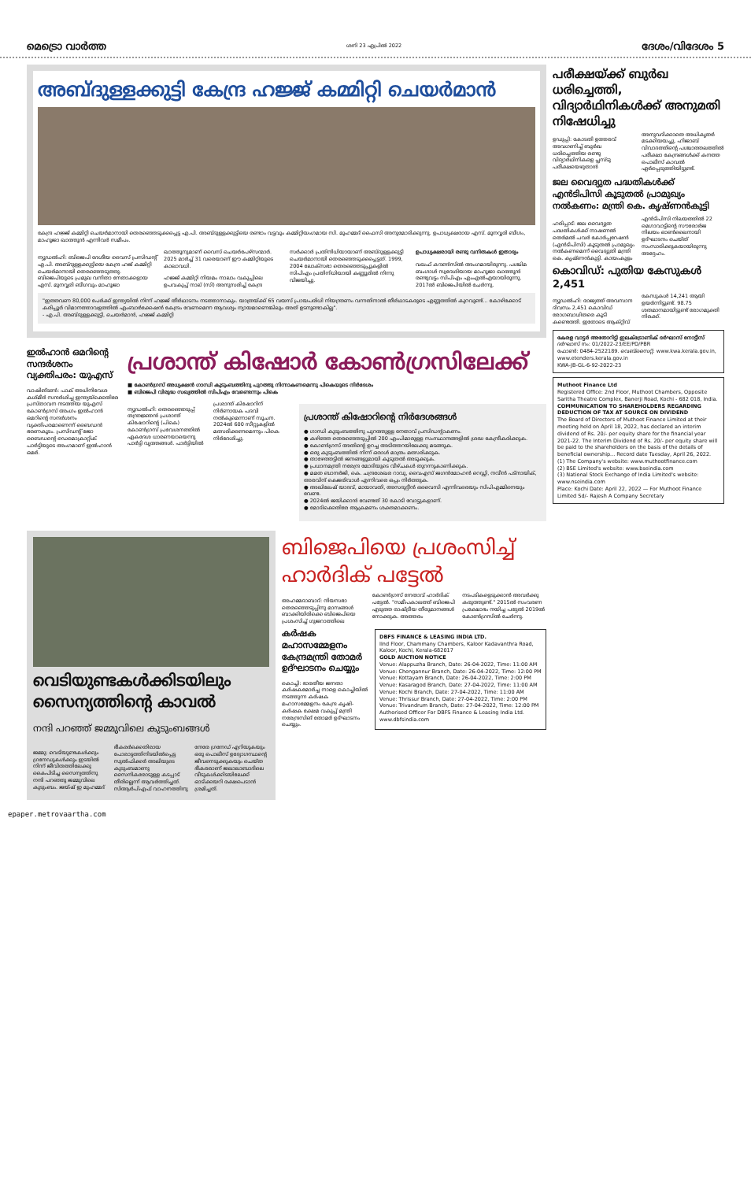മെട്രൊ വാർത്ത ശനി 23 ഏപ്രിൽ 2022 ദേശം/വിദേശം 5
അബ്ദുള്ളക്കുട്ടി കേന്ദ്ര ഹജ്ജ് കമ്മിറ്റി ചെയർമാൻ
കേന്ദ്ര ഹജ്ജ് കമ്മിറ്റി ചെയർമാനായി തെരഞ്ഞെടുക്കപ്പെട്ട എ.പി. അബ്ദുള്ളക്കുട്ടിയെ രണ്ടാം വട്ടവും കമ്മിറ്റിയംഗമായ സി. മുഹമ്മദ് ഫൈസി അനുമോദിക്കുന്നു. ഉപാധ്യക്ഷരായ എസ്. മുനവ്വരി ബീഗം, മാഹൂജാ ഖാത്തൂൻ എന്നിവർ സമീപം.
ന്യൂഡൽഹി: ബിജെപി ദേശീയ വൈസ് പ്രസിഡന്റ് എ.പി. അബ്ദുള്ളക്കുട്ടിയെ കേന്ദ്ര ഹജ് കമ്മിറ്റി ചെയർമാനായി തെരഞ്ഞെടുത്തു. ബിജെപിയുടെ പ്രമുഖ വനിതാ നേതാക്കളായ എസ്. മുനവ്വരി ബീഗവും മാഹൂജാ ഖാത്തൂനുമാണ് വൈസ് ചെയർപേഴ്സന്മാർ. 2025 മാർച്ച് 31 വരെയാണ് ഈ കമ്മിറ്റിയുടെ കാലാവധി.
ഹജ്ജ് കമ്മിറ്റി നിയമം നാലാം വകുപ്പിലെ ഉപവകുപ്പ് നാല് (സി) അനുസരിച്ച് കേന്ദ്ര സർക്കാർ പ്രതിനിധിയായാണ് അബ്ദുള്ളക്കുട്ടി ചെയർമാനായി തെരഞ്ഞെടുക്കപ്പെട്ടത്. 1999, 2004 ലോക്സഭാ തെരഞ്ഞെടുപ്പുകളിൽ സിപിഎം പ്രതിനിധിയായി കണ്ണൂരിൽ നിന്നു വിജയിച്ചു.
ഉപാധ്യക്ഷരായി രണ്ടു വനിതകൾ ഇതാദ്യം
വഖഫ് കൗൺസിൽ അംഗമായിരുന്നു. പശ്ചിമ ബംഗാൾ സ്വദേശിയായ മാഹൂജാ ഖാത്തൂൻ രണ്ടുവട്ടം സിപിഎം എംഎൽഎയായിരുന്നു. 2017ൽ ബിജെപിയിൽ ചേർന്നു.
"ഇത്തവണ 80,000 പേർക്ക് ഇന്ത്യയിൽ നിന്ന് ഹജ്ജ് തീർഥാടനം നടത്താനാകും. യാത്രയ്ക്ക് 65 വയസ് പ്രായപരിധി നിയന്ത്രണം വന്നതിനാൽ തീർഥാടകരുടെ എണ്ണത്തിൽ കുറവുണ്ട്... കോഴിക്കോട് കരിപ്പൂർ വിമാനത്താവളത്തിൽ എംബാർക്കേഷൻ കേന്ദ്രം വേണമെന്ന ആവശ്യം ന്യായമാണെങ്കിലും അത് ഉടനുണ്ടാകില്ല".
- എ.പി. അബ്ദുള്ളക്കുട്ടി, ചെയർമാൻ, ഹജ്ജ് കമ്മിറ്റി
ഇൽഹാൻ ഒമറിന്റെ സന്ദർശനം വ്യക്തിപരം: യുഎസ്
വാഷിങ്ടൺ: പാക് അധിനിവേശ കശ്മീർ സന്ദർശിച്ച ഇന്ത്യയ്ക്കെതിരേ പ്രസ്താവന നടത്തിയ യുഎസ് കോൺഗ്രസ് അംഗം ഇൽഹാൻ ഒമറിന്റെ സന്ദർശനം വ്യക്തിപരമാണെന്ന് ബൈഡൻ ഭരണകൂടം. പ്രസിഡന്റ് ജോ ബൈഡന്റെ ഡെമൊക്രാറ്റിക് പാർട്ടിയുടെ അംഗമാണ് ഇൽഹാൻ ഒമർ.
പ്രശാന്ത് കിഷോർ കോൺഗ്രസിലേക്ക്
■ കോൺഗ്രസ് അധ്യക്ഷൻ ഗാന്ധി കുടുംബത്തിനു പുറത്തു നിന്നാകണമെന്നു പികെയുടെ നിർദേശം
■ ബിജെപി വിരുദ്ധ സഖ്യത്തിൽ സിപിഎം വേണ്ടെന്നും പികെ
ന്യൂഡൽഹി: തെരഞ്ഞെടുപ്പ് തന്ത്രജ്ഞൻ പ്രശാന്ത് കിഷോറിന്റെ (പികെ) കോൺഗ്രസ് പ്രവേശനത്തിൽ ഏകദേശ ധാരണയായെന്നു പാർട്ടി വൃത്തങ്ങൾ. പാർട്ടിയിൽ പ്രശാന്ത് കിഷോറിന് നിർണായക പദവി നൽകുമെന്നാണ് സൂചന. 2024ൽ 600 സീറ്റുകളിൽ മത്സരിക്കണമെന്നും പികെ നിർദേശിച്ചു.
പ്രശാന്ത് കിഷോറിന്റെ നിർദേശങ്ങൾ
● ഗാന്ധി കുടുംബത്തിനു പുറത്തുള്ള നേതാവ് പ്രസിഡന്റാകണം.
● കഴിഞ്ഞ തെരഞ്ഞെടുപ്പിൽ 200 എംപിമാരുള്ള സംസ്ഥാനങ്ങളിൽ ശ്രദ്ധ കേന്ദ്രീകരിക്കുക.
● കോൺഗ്രസ് അതിന്റെ ഉറച്ച അടിത്തറയിലേക്കു മടങ്ങുക.
● ഒരു കുടുംബത്തിൽ നിന്ന് ഒരാൾ മാത്രം മത്സരിക്കുക.
● താഴേത്തട്ടിൽ ജനങ്ങളുമായി കൂടുതൽ അടുക്കുക.
● പ്രധാനമന്ത്രി നരേന്ദ്ര മോദിയുടെ വീഴ്ചകൾ തുറന്നുകാണിക്കുക.
● മമത ബാനർജി, കെ. ചന്ദ്രശേഖര റാവു, വൈഎസ് ജഗൻമോഹൻ റെഡ്ഡി, നവീൻ പട്നായിക്, അരവിന്ദ് കെജരിവാൾ എന്നിവരെ ഒപ്പം നിർത്തുക.
● അഖിലേഷ് യാദവ്, മായാവതി, അസദുദ്ദീൻ ഒവൈസി എന്നിവരെയും സിപിഎമ്മിനെയും വേണ്ട.
● 2024ൽ ജയിക്കാൻ വേണ്ടത് 30 കോടി വോട്ടുകളാണ്.
● മോദിക്കെതിരേ ആക്രമണം ശക്തമാക്കണം.
വെടിയുണ്ടകൾക്കിടയിലും സൈന്യത്തിന്റെ കാവൽ
നന്ദി പറഞ്ഞ് ജമ്മുവിലെ കുടുംബങ്ങൾ
ജമ്മു: വെടിയുണ്ടകൾക്കും ഗ്രനേഡുകൾക്കും ഇടയിൽ നിന്ന് ജീവിതത്തിലേക്കു കൈപിടിച്ച സൈന്യത്തിനു നന്ദി പറഞ്ഞു ജമ്മുവിലെ കുടുംബം. ജയ്ഷ് ഇ മുഹമ്മദ് ഭീകരർക്കെതിരായ പോരാട്ടത്തിനിടയിൽപ്പെട്ട സുൽഫിക്കർ അലിയുടെ കുടുംബമാണു സൈനികരോടുള്ള കടപ്പാട് തീരില്ലെന്ന് ആവർത്തിച്ചത്. സിആർപിഎഫ് വാഹനത്തിനു നേരേ ഗ്രനേഡ് എറിയുകയും ഒരു പൊലീസ് ഉദ്യോഗസ്ഥന്റെ ജീവനെടുക്കുകയും ചെയ്ത ഭീകരരാണ് ജലാലാബാദിലെ വീടുകൾക്കിടയിലേക്ക് ഓടിക്കയറി രക്ഷപെടാൻ ശ്രമിച്ചത്.
ബിജെപിയെ പ്രശംസിച്ച് ഹാർദിക് പട്ടേൽ
അഹമ്മദാബാദ്: നിയസഭാ തെരഞ്ഞെടുപ്പിനു മാസങ്ങൾ ബാക്കിയിരിക്കെ ബിജെപിയെ പ്രശംസിച്ച് ഗുജറാത്തിലെ കോൺഗ്രസ് നേതാവ് ഹാർദിക് പട്ടേൽ. "സമീപകാലത്ത് ബിജെപി എടുത്ത രാഷ്ട്രീയ തീരുമാനങ്ങൾ നോക്കുക. അത്തരം നടപടികളെടുക്കാൻ അവർക്കു കരുത്തുണ്ട്." 2015ൽ സംവരണ പ്രക്ഷോഭം നയിച്ച പട്ടേൽ 2019ൽ കോൺഗ്രസിൽ ചേർന്നു.
കർഷക മഹാസമ്മേളനം കേന്ദ്രമന്ത്രി തോമർ ഉദ്ഘാടനം ചെയ്യും
കൊച്ചി: ഭാരതീയ ജനതാ കർഷകമോർച്ച നാളെ കൊച്ചിയിൽ നടത്തുന്ന കർഷക മഹാസമ്മേളനം കേന്ദ്ര കൃഷി-കർഷക ക്ഷേമ വകുപ്പ് മന്ത്രി നരേന്ദ്രസിങ് തോമർ ഉദ്ഘാടനം ചെയ്യും.
DBFS FINANCE & LEASING INDIA LTD.
IInd Floor, Chammany Chambers, Kaloor Kadavanthra Road, Kaloor, Kochi, Kerala-682017
GOLD AUCTION NOTICE
Venue: Alappuzha Branch, Date: 26-04-2022, Time: 11:00 AM
Venue: Chengannur Branch, Date: 26-04-2022, Time: 12:00 PM
Venue: Kottayam Branch, Date: 26-04-2022, Time: 2:00 PM
Venue: Kasaragod Branch, Date: 27-04-2022, Time: 11:00 AM
Venue: Kochi Branch, Date: 27-04-2022, Time: 11:00 AM
Venue: Thrissur Branch, Date: 27-04-2022, Time: 2:00 PM
Venue: Trivandrum Branch, Date: 27-04-2022, Time: 12:00 PM
Authorised Officer For DBFS Finance & Leasing India Ltd. www.dbfsindia.com
പരീക്ഷയ്ക്ക് ബുർഖ ധരിച്ചെത്തി, വിദ്യാർഥിനികൾക്ക് അനുമതി നിഷേധിച്ചു
ഉഡുപ്പി: കോടതി ഉത്തരവ് അവഗണിച്ച് ബുർഖ ധരിച്ചെത്തിയ രണ്ടു വിദ്യാർഥിനികളെ പ്ലസ്ടു പരീക്ഷയെഴുതാൻ അനുവദിക്കാതെ അധികൃതർ മടക്കിയയച്ചു. ഹിജാബ് വിവാദത്തിന്റെ പശ്ചാത്തലത്തിൽ പരീക്ഷാ കേന്ദ്രങ്ങൾക്ക് കനത്ത പൊലീസ് കാവൽ ഏർപ്പെടുത്തിയിട്ടുണ്ട്.
ജല വൈദ്യുത പദ്ധതികൾക്ക് എൻടിപിസി കൂടുതൽ പ്രാമുഖ്യം നൽകണം: മന്ത്രി കെ. കൃഷ്ണൻകുട്ടി
ഹരിപ്പാട്: ജല വൈദ്യുത പദ്ധതികൾക്ക് നാഷണൽ തെർമൽ പവർ കോർപ്പറേഷൻ (എൻടിപിസി) കൂടുതൽ പ്രാമുഖ്യം നൽകണമെന്ന് വൈദ്യുതി മന്ത്രി കെ. കൃഷ്ണൻകുട്ടി. കായംകുളം എൻടിപിസി നിലയത്തിൽ 22 മെഗാവാട്ടിന്റെ സൗരോർജ നിലയം ഓൺലൈനായി ഉദ്ഘാടനം ചെയ്ത് സംസാരിക്കുകയായിരുന്നു അദ്ദേഹം.
കൊവിഡ്: പുതിയ കേസുകൾ 2,451
ന്യൂഡൽഹി: രാജ്യത്ത് അവസാന ദിവസം 2,451 കൊവിഡ് രോഗബാധിതരെ കൂടി കണ്ടെത്തി. ഇതോടെ ആക്റ്റിവ് കേസുകൾ 14,241 ആയി ഉയർന്നിട്ടുണ്ട്. 98.75 ശതമാനമായിട്ടുണ്ട് രോഗമുക്തി നിരക്ക്.
കേരള വാട്ടർ അതോറിട്ടി ഇലക്ട്രോണിക് ദർഘാസ് നോട്ടീസ്
ദർഘാസ് നം: 01/2022-23/EE/PD/PBR
ഫോൺ: 0484-2522189. വെബ്സൈറ്റ്: www.kwa.kerala.gov.in, www.etenders.kerala.gov.in
KWA-JB-GL-6-92-2022-23
Muthoot Finance Ltd
Registered Office: 2nd Floor, Muthoot Chambers, Opposite Saritha Theatre Complex, Banerji Road, Kochi - 682 018, India.
COMMUNICATION TO SHAREHOLDERS REGARDING DEDUCTION OF TAX AT SOURCE ON DIVIDEND
The Board of Directors of Muthoot Finance Limited at their meeting held on April 18, 2022, has declared an interim dividend of Rs. 20/- per equity share for the financial year 2021-22. The Interim Dividend of Rs. 20/- per equity share will be paid to the shareholders on the basis of the details of beneficial ownership... Record date Tuesday, April 26, 2022.
(1) The Company's website: www.muthootfinance.com
(2) BSE Limited's website: www.bseindia.com
(3) National Stock Exchange of India Limited's website: www.nseindia.com
Place: Kochi Date: April 22, 2022 — For Muthoot Finance Limited Sd/- Rajesh A Company Secretary
epaper.metrovaartha.com